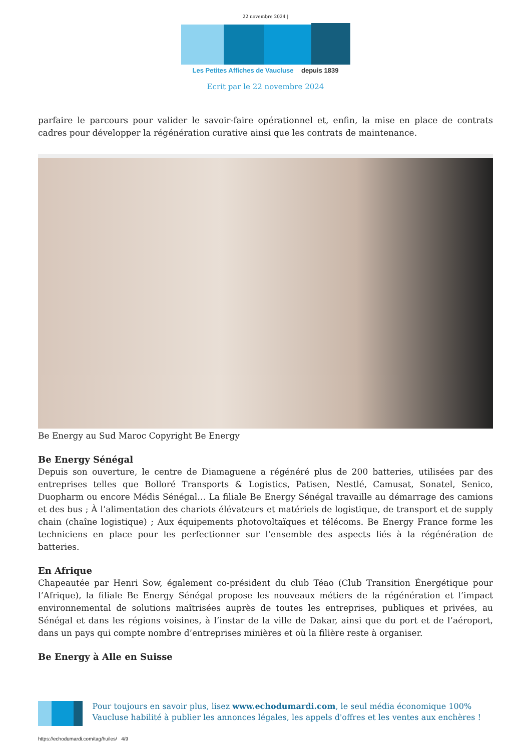22 novembre 2024 |
Les Petites Affiches de Vaucluse depuis 1839
Ecrit par le 22 novembre 2024
parfaire le parcours pour valider le savoir-faire opérationnel et, enfin, la mise en place de contrats cadres pour développer la régénération curative ainsi que les contrats de maintenance.
Be Energy au Sud Maroc Copyright Be Energy
Be Energy Sénégal
Depuis son ouverture, le centre de Diamaguene a régénéré plus de 200 batteries, utilisées par des entreprises telles que Bolloré Transports & Logistics, Patisen, Nestlé, Camusat, Sonatel, Senico, Duopharm ou encore Médis Sénégal… La filiale Be Energy Sénégal travaille au démarrage des camions et des bus ; À l’alimentation des chariots élévateurs et matériels de logistique, de transport et de supply chain (chaîne logistique) ; Aux équipements photovoltaïques et télécoms. Be Energy France forme les techniciens en place pour les perfectionner sur l’ensemble des aspects liés à la régénération de batteries.
En Afrique
Chapeautée par Henri Sow, également co-président du club Téao (Club Transition Énergétique pour l’Afrique), la filiale Be Energy Sénégal propose les nouveaux métiers de la régénération et l’impact environnemental de solutions maîtrisées auprès de toutes les entreprises, publiques et privées, au Sénégal et dans les régions voisines, à l’instar de la ville de Dakar, ainsi que du port et de l’aéroport, dans un pays qui compte nombre d’entreprises minières et où la filière reste à organiser.
Be Energy à Alle en Suisse
Pour toujours en savoir plus, lisez www.echodumardi.com, le seul média économique 100% Vaucluse habilité à publier les annonces légales, les appels d'offres et les ventes aux enchères !
https://echodumardi.com/tag/huiles/ 4/9